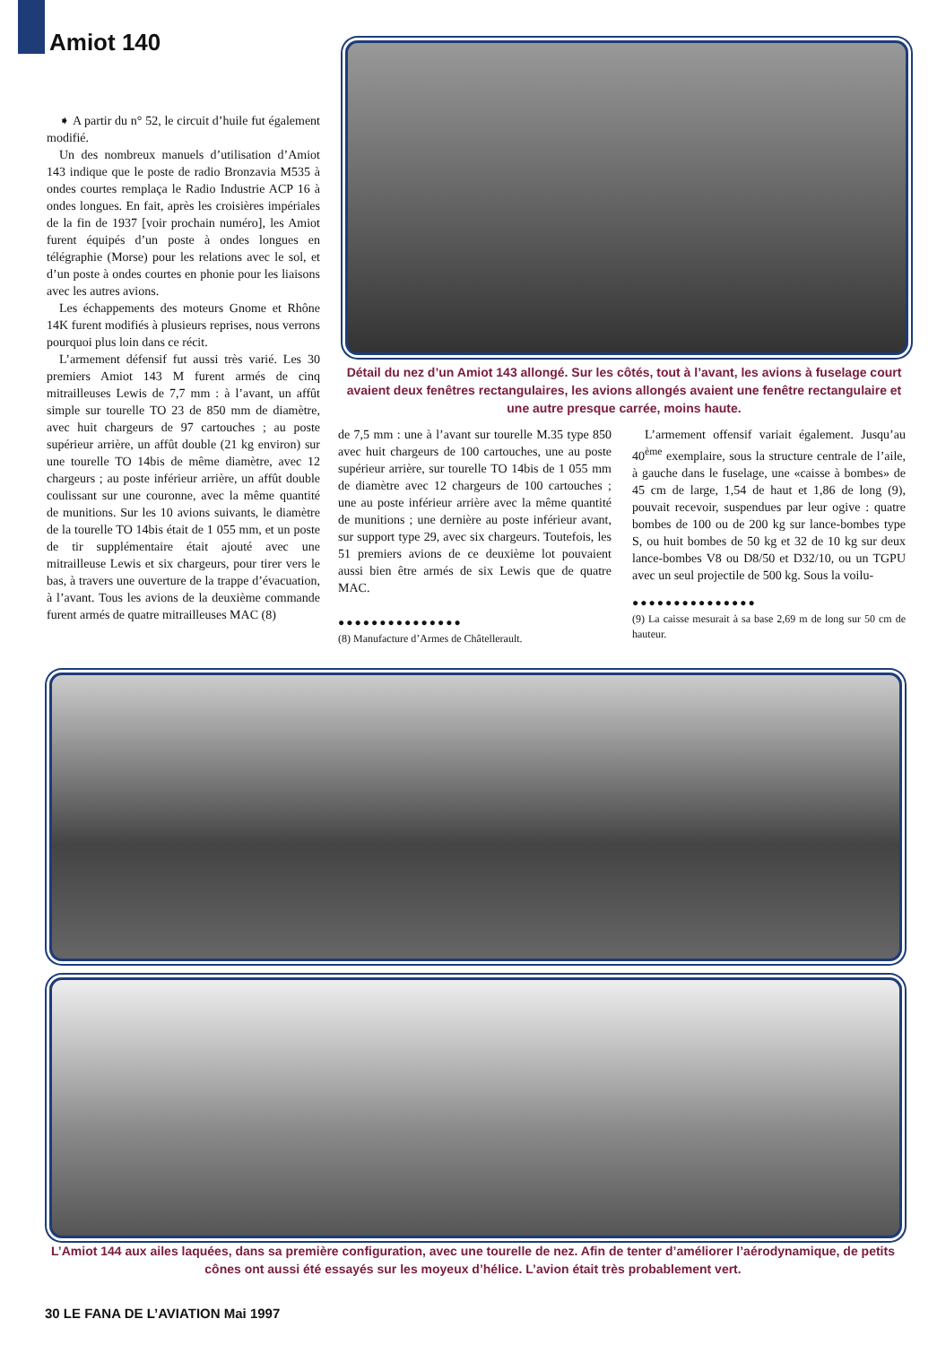Amiot 140
➧ A partir du n° 52, le circuit d’huile fut également modifié.
Un des nombreux manuels d’utilisation d’Amiot 143 indique que le poste de radio Bronzavia M535 à ondes courtes remplaça le Radio Industrie ACP 16 à ondes longues. En fait, après les croisières impériales de la fin de 1937 [voir prochain numéro], les Amiot furent équipés d’un poste à ondes longues en télégraphie (Morse) pour les relations avec le sol, et d’un poste à ondes courtes en phonie pour les liaisons avec les autres avions.
Les échappements des moteurs Gnome et Rhône 14K furent modifiés à plusieurs reprises, nous verrons pourquoi plus loin dans ce récit.
L’armement défensif fut aussi très varié. Les 30 premiers Amiot 143 M furent armés de cinq mitrailleuses Lewis de 7,7 mm : à l’avant, un affût simple sur tourelle TO 23 de 850 mm de diamètre, avec huit chargeurs de 97 cartouches ; au poste supérieur arrière, un affût double (21 kg environ) sur une tourelle TO 14bis de même diamètre, avec 12 chargeurs ; au poste inférieur arrière, un affût double coulissant sur une couronne, avec la même quantité de munitions. Sur les 10 avions suivants, le diamètre de la tourelle TO 14bis était de 1 055 mm, et un poste de tir supplémentaire était ajouté avec une mitrailleuse Lewis et six chargeurs, pour tirer vers le bas, à travers une ouverture de la trappe d’évacuation, à l’avant. Tous les avions de la deuxième commande furent armés de quatre mitrailleuses MAC (8)
Détail du nez d’un Amiot 143 allongé. Sur les côtés, tout à l’avant, les avions à fuselage court avaient deux fenêtres rectangulaires, les avions allongés avaient une fenêtre rectangulaire et une autre presque carrée, moins haute.
de 7,5 mm : une à l’avant sur tourelle M.35 type 850 avec huit chargeurs de 100 cartouches, une au poste supérieur arrière, sur tourelle TO 14bis de 1 055 mm de diamètre avec 12 chargeurs de 100 cartouches ; une au poste inférieur arrière avec la même quantité de munitions ; une dernière au poste inférieur avant, sur support type 29, avec six chargeurs. Toutefois, les 51 premiers avions de ce deuxième lot pouvaient aussi bien être armés de six Lewis que de quatre MAC.
●●●●●●●●●●●●●●●
(8) Manufacture d’Armes de Châtellerault.
L’armement offensif variait également. Jusqu’au 40<sup>ème</sup> exemplaire, sous la structure centrale de l’aile, à gauche dans le fuselage, une «caisse à bombes» de 45 cm de large, 1,54 de haut et 1,86 de long (9), pouvait recevoir, suspendues par leur ogive : quatre bombes de 100 ou de 200 kg sur lance-bombes type S, ou huit bombes de 50 kg et 32 de 10 kg sur deux lance-bombes V8 ou D8/50 et D32/10, ou un TGPU avec un seul projectile de 500 kg. Sous la voilu-
●●●●●●●●●●●●●●●
(9) La caisse mesurait à sa base 2,69 m de long sur 50 cm de hauteur.
L’Amiot 144 aux ailes laquées, dans sa première configuration, avec une tourelle de nez. Afin de tenter d’améliorer l’aérodynamique, de petits cônes ont aussi été essayés sur les moyeux d’hélice. L’avion était très probablement vert.
30 LE FANA DE L’AVIATION Mai 1997